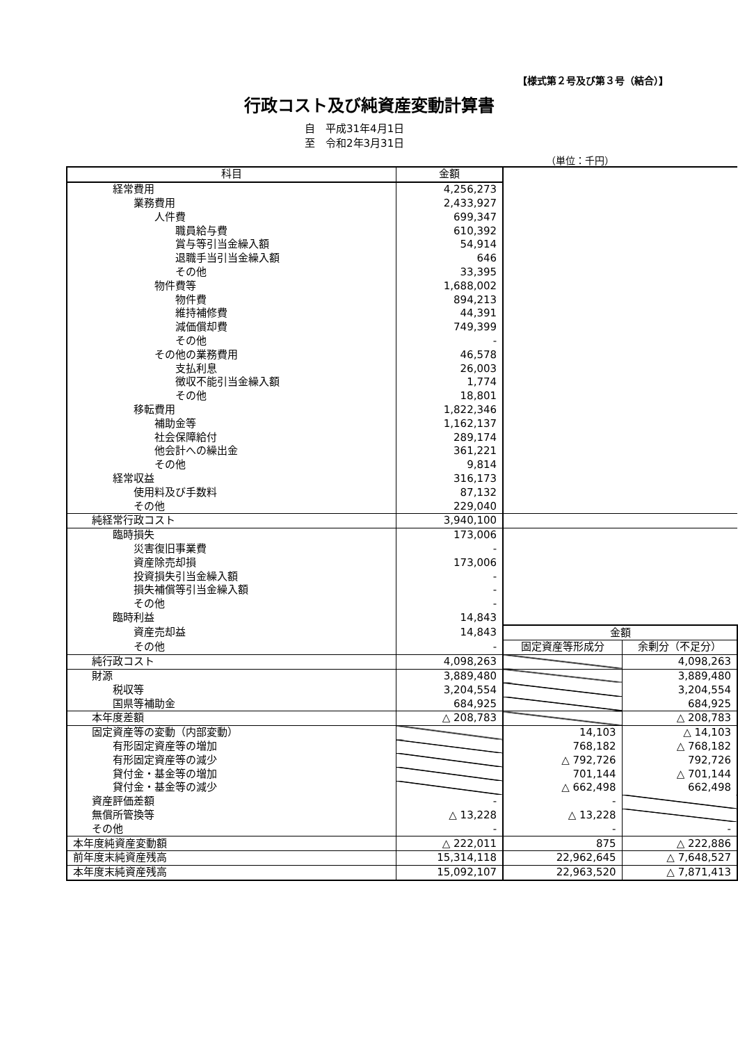【様式第２号及び第３号（結合）】
行政コスト及び純資産変動計算書
自　平成31年4月1日
至　令和2年3月31日
（単位：千円）
| 科目 | 金額 | | |
| 経常費用 | 4,256,273 | | |
| 業務費用 | 2,433,927 | | |
| 人件費 | 699,347 | | |
| 職員給与費 | 610,392 | | |
| 賞与等引当金繰入額 | 54,914 | | |
| 退職手当引当金繰入額 | 646 | | |
| その他 | 33,395 | | |
| 物件費等 | 1,688,002 | | |
| 物件費 | 894,213 | | |
| 維持補修費 | 44,391 | | |
| 減価償却費 | 749,399 | | |
| その他 | - | | |
| その他の業務費用 | 46,578 | | |
| 支払利息 | 26,003 | | |
| 徴収不能引当金繰入額 | 1,774 | | |
| その他 | 18,801 | | |
| 移転費用 | 1,822,346 | | |
| 補助金等 | 1,162,137 | | |
| 社会保障給付 | 289,174 | | |
| 他会計への繰出金 | 361,221 | | |
| その他 | 9,814 | | |
| 経常収益 | 316,173 | | |
| 使用料及び手数料 | 87,132 | | |
| その他 | 229,040 | | |
| 純経常行政コスト | 3,940,100 | | |
| 臨時損失 | 173,006 | | |
| 災害復旧事業費 | - | | |
| 資産除売却損 | 173,006 | | |
| 投資損失引当金繰入額 | - | | |
| 損失補償等引当金繰入額 | - | | |
| その他 | - | | |
| 臨時利益 | 14,843 | | |
| 資産売却益 | 14,843 | 金額 | |
| その他 | - | 固定資産等形成分 | 余剰分（不足分） |
| 純行政コスト | 4,098,263 | | 4,098,263 |
| 財源 | 3,889,480 | | 3,889,480 |
| 税収等 | 3,204,554 | | 3,204,554 |
| 国県等補助金 | 684,925 | | 684,925 |
| 本年度差額 | △ 208,783 | | △ 208,783 |
| 固定資産等の変動（内部変動） | | 14,103 | △ 14,103 |
| 有形固定資産等の増加 | | 768,182 | △ 768,182 |
| 有形固定資産等の減少 | | △ 792,726 | 792,726 |
| 貸付金・基金等の増加 | | 701,144 | △ 701,144 |
| 貸付金・基金等の減少 | | △ 662,498 | 662,498 |
| 資産評価差額 | - | - | |
| 無償所管換等 | △ 13,228 | △ 13,228 | |
| その他 | - | - | - |
| 本年度純資産変動額 | △ 222,011 | 875 | △ 222,886 |
| 前年度末純資産残高 | 15,314,118 | 22,962,645 | △ 7,648,527 |
| 本年度末純資産残高 | 15,092,107 | 22,963,520 | △ 7,871,413 |